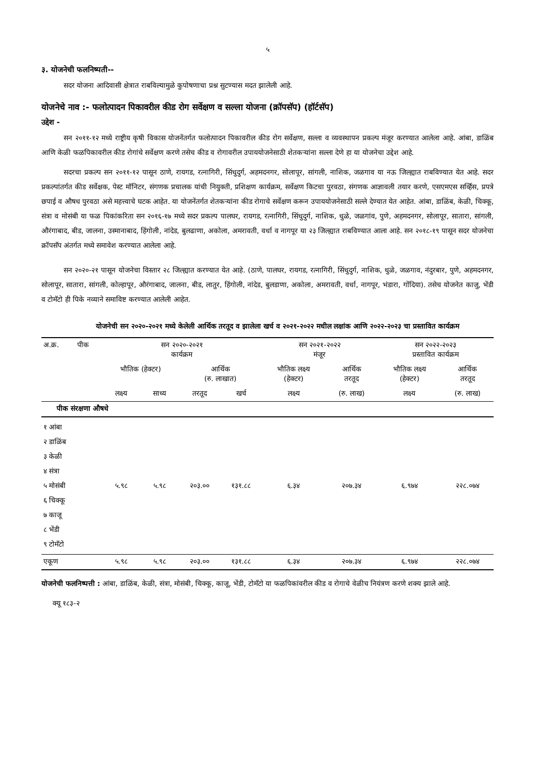५
३. योजनेची फलनिष्पती--
सदर योजना आदिवासी क्षेत्रात राबविल्यामुळे कुपोषणाचा प्रश्न सुटण्यास मदत झालेली आहे.
योजनेचे नाव :- फलोत्पादन पिकावरील कीड रोग सर्वेक्षण व सल्ला योजना (क्रॉपसॅप) (हॉर्टसॅप)
उद्देश -
सन २०११-१२ मध्ये राष्ट्रीय कृषी विकास योजनेंतर्गत फलोत्पादन पिकावरील कीड रोग सर्वेक्षण, सल्ला व व्यवस्थापन प्रकल्प मंजूर करण्यात आलेला आहे. आंबा, डाळिंब आणि केळी फळपिकावरील कीड रोगांचे सर्वेक्षण करणे तसेच कीड व रोगावरील उपाययोजनेसाठी शेतकऱ्यांना सल्ला देणे हा या योजनेचा उद्देश आहे.
सदरचा प्रकल्प सन २०११-१२ पासून ठाणे, रायगड, रत्नागिरी, सिंधुदुर्ग, अहमदनगर, सोलापूर, सांगली, नाशिक, जळगाव या नऊ जिल्ह्यात राबविण्यात येत आहे. सदर प्रकल्पांतर्गत कीड सर्वेक्षक, पेस्ट मॉनिटर, संगणक प्रचालक यांची नियुक्ती, प्रशिक्षण कार्यक्रम, सर्वेक्षण किटचा पुरवठा, संगणक आज्ञावली तयार करणे, एसएमएस सर्व्हिस, प्रपत्रे छपाई व औषध पुरवठा असे महत्त्वाचे घटक आहेत. या योजनेंतर्गत शेतकऱ्यांना कीड रोगाचे सर्वेक्षण करून उपाययोजनेसाठी सल्ले देण्यात येत आहेत. आंबा, डाळिंब, केळी, चिक्कू, संत्रा व मोसंबी या फळ पिकांकरिता सन २०१६-१७ मध्ये सदर प्रकल्प पालघर, रायगड, रत्नागिरी, सिंधुदुर्ग, नाशिक, धुळे, जळगांव, पुणे, अहमदनगर, सोलापूर, सातारा, सांगली, औरंगाबाद, बीड, जालना, उस्मानाबाद, हिंगोली, नांदेड, बुलढाणा, अकोला, अमरावती, वर्धा व नागपूर या २३ जिल्ह्यात राबविण्यात आला आहे. सन २०१८-१९ पासून सदर योजनेचा क्रॉपसॅप अंतर्गत मध्ये समावेश करण्यात आलेला आहे.
सन २०२०-२१ पासून योजनेचा विस्तार २८ जिल्ह्यात करण्यात येत आहे. (ठाणे, पालघर, रायगड, रत्नागिरी, सिंधुदुर्ग, नाशिक, धुळे, जळगाव, नंदुरबार, पुणे, अहमदनगर, सोलापूर, सातारा, सांगली, कोल्हापूर, औरंगाबाद, जालना, बीड, लातुर, हिंगोली, नांदेड, बुलडाणा, अकोला, अमरावती, वर्धा, नागपूर, भंडारा, गोंदिया). तसेच योजनेत काजु, भेंडी व टोमॅटो ही पिके नव्याने समाविष्ट करण्यात आलेली आहेत.
योजनेची सन २०२०-२०२१ मध्ये केलेली आर्थिक तरतूद व झालेला खर्च व २०२१-२०२२ मधील लक्षांक आणि २०२२-२०२३ चा प्रस्तावित कार्यक्रम
| अ.क्र. | पीक | सन २०२०-२०२१ कार्यक्रम | | | | सन २०२१-२०२२ मंजूर | | सन २०२२-२०२३ प्रस्तावित कार्यक्रम | |
| --- | --- | --- | --- | --- | --- | --- | --- | --- | --- |
| | | भौतिक (हेक्टर) | | आर्थिक (रु. लाखात) | | भौतिक लक्ष्य (हेक्टर) | आर्थिक तरतूद | भौतिक लक्ष्य (हेक्टर) | आर्थिक तरतूद |
| | | लक्ष्य | साध्य | तरतूद | खर्च | लक्ष्य | (रु. लाख) | लक्ष्य | (रु. लाख) |
| पीक संरक्षणा औषधे | | | | | | | | | |
| १ आंबा २ डाळिंब ३ केळी ४ संत्रा ५ मोसंबी ६ चिक्कू ७ काजू ८ भेंडी ९ टोमॅटो | | ५.९८ | ५.९८ | २०३.०० | १३१.८८ | ६.३४ | २०७.३४ | ६.९७४ | २२८.०७४ |
| एकूण | | ५.९८ | ५.९८ | २०३.०० | १३१.८८ | ६.३४ | २०७.३४ | ६.९७४ | २२८.०७४ |
योजनेची फलनिष्पत्ती : आंबा, डाळिंब, केळी, संत्रा, मोसंबी, चिक्कू, काजू, भेंडी, टोमॅटो या फळपिकांवरील कीड व रोगाचे वेळीच नियंत्रण करणे शक्य झाले आहे.
क्यू १८३-२